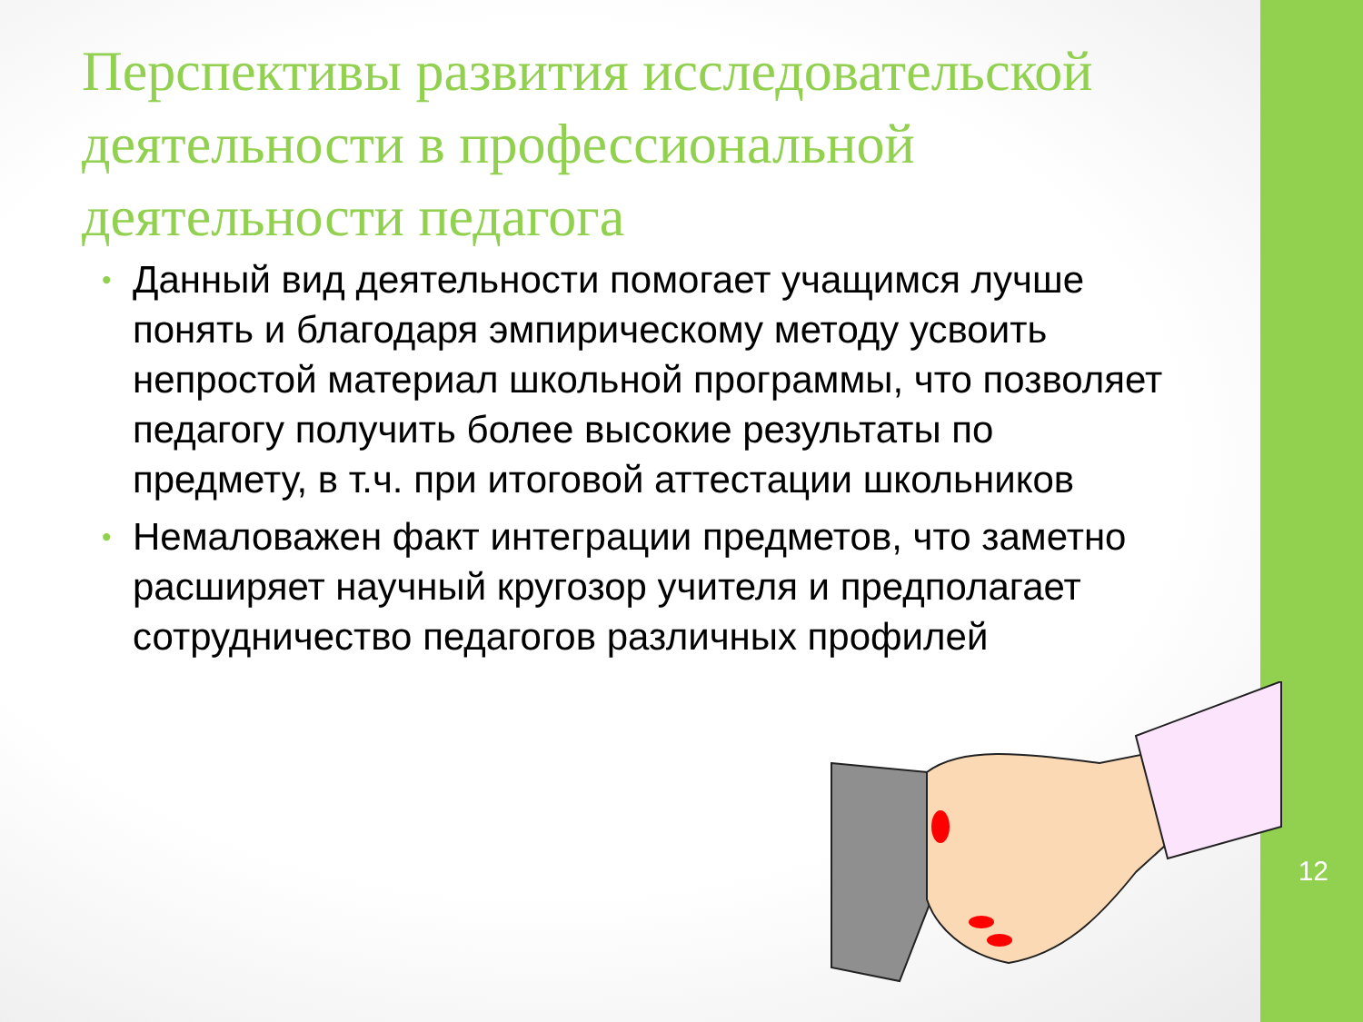Перспективы развития исследовательской деятельности в профессиональной деятельности педагога
• Данный вид деятельности помогает учащимся лучше понять и благодаря эмпирическому методу усвоить непростой материал школьной программы, что позволяет педагогу получить более высокие результаты по предмету, в т.ч. при итоговой аттестации школьников
• Немаловажен факт интеграции предметов, что заметно расширяет научный кругозор учителя и предполагает сотрудничество педагогов различных профилей
12